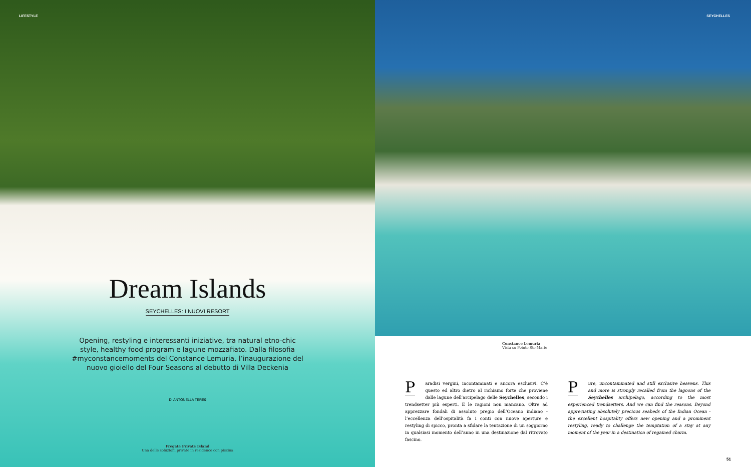LIFESTYLE
Dream Islands
SEYCHELLES: I NUOVI RESORT
Opening, restyling e interessanti iniziative, tra natural etno-chic style, healthy food program e lagune mozzafiato. Dalla filosofia #myconstancemoments del Constance Lemuria, l’inaugurazione del nuovo gioiello del Four Seasons al debutto di Villa Deckenia
DI ANTONELLA TERE0
Fregate Private Island
Una delle soluzioni private in residence con piscina
SEYCHELLES
Constance Lemuria
Vista su Pointe Ste Marie
Paradisi vergini, incontaminati e ancora esclusivi. C’è questo ed altro dietro al richiamo forte che proviene dalle lagune dell’arcipelago delle Seychelles, secondo i trendsetter più esperti. E le ragioni non mancano. Oltre ad apprezzare fondali di assoluto pregio dell’Oceano indiano - l’eccellenza dell’ospitalità fa i conti con nuove aperture e restyling di spicco, pronta a sfidare la tentazione di un soggiorno in qualsiasi momento dell’anno in una destinazione dal ritrovato fascino.
Pure, uncontaminated and still exclusive heavens. This and more is strongly recalled from the lagoons of the Seychelles archipelago, according to the most experienced trendsetters. And we can find the reasons. Beyond appreciating absolutely precious seabeds of the Indian Ocean - the excellent hospitality offers new opening and a prominent restyling, ready to challenge the temptation of a stay at any moment of the year in a destination of regained charm.
51